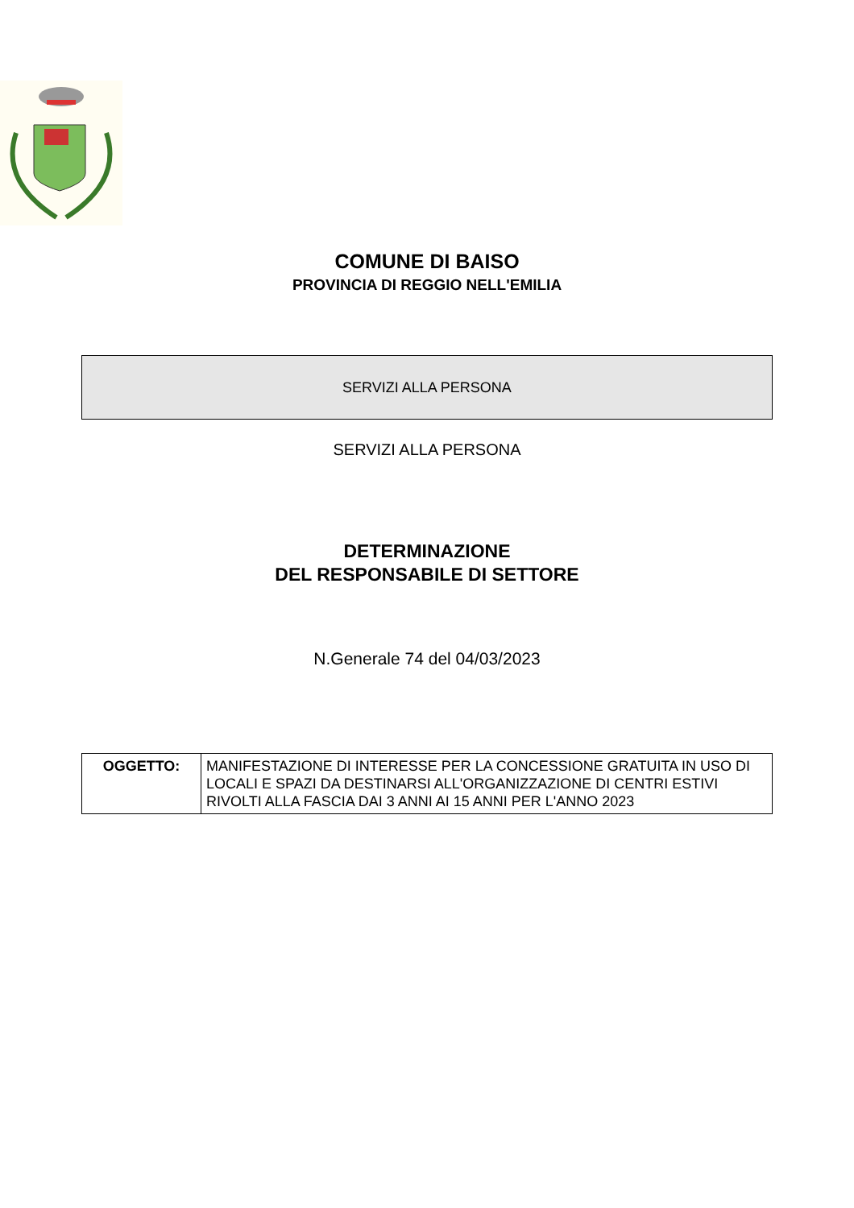COMUNE DI BAISO
PROVINCIA DI REGGIO NELL'EMILIA
SERVIZI ALLA PERSONA
SERVIZI ALLA PERSONA
DETERMINAZIONE
DEL RESPONSABILE DI SETTORE
N.Generale 74 del 04/03/2023
| OGGETTO: | MANIFESTAZIONE DI INTERESSE PER LA CONCESSIONE GRATUITA IN USO DI LOCALI E SPAZI DA DESTINARSI ALL'ORGANIZZAZIONE DI CENTRI ESTIVI RIVOLTI ALLA FASCIA DAI 3 ANNI AI 15 ANNI PER L'ANNO 2023 |